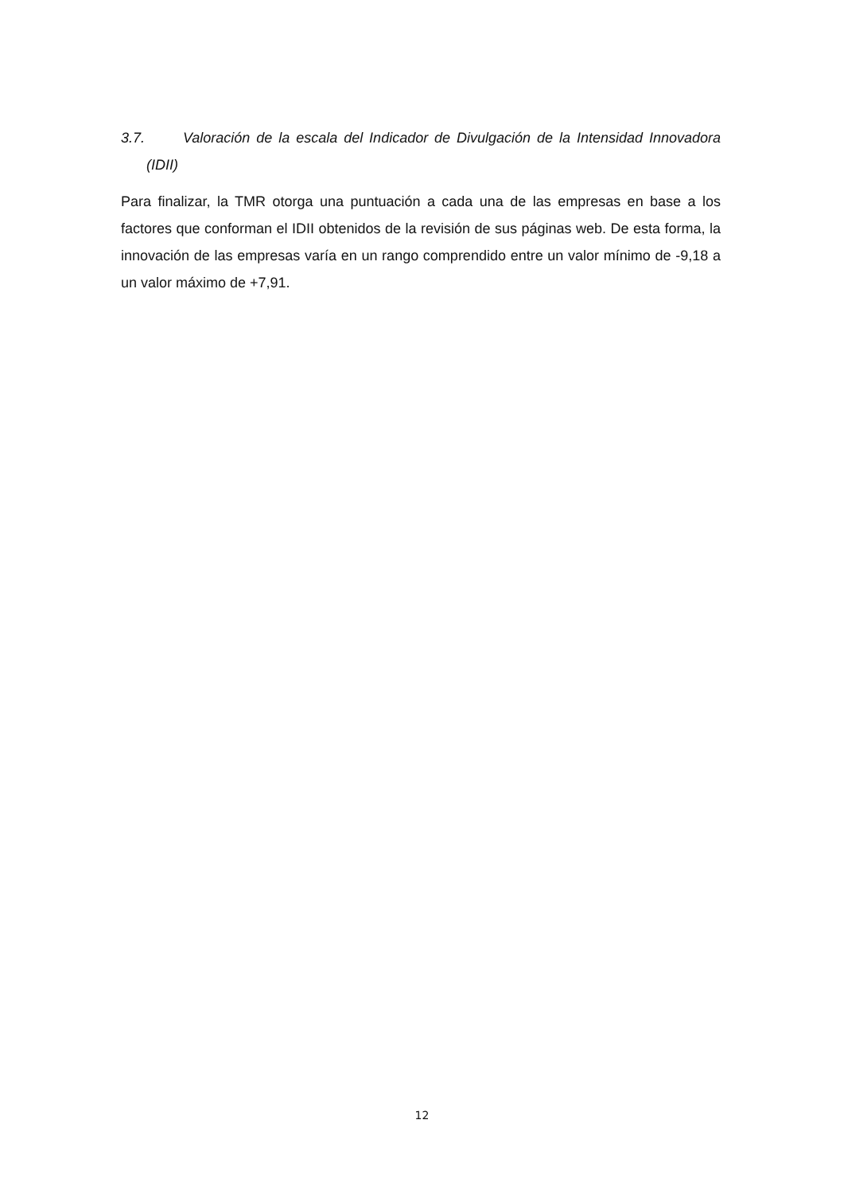3.7. Valoración de la escala del Indicador de Divulgación de la Intensidad Innovadora (IDII)
Para finalizar, la TMR otorga una puntuación a cada una de las empresas en base a los factores que conforman el IDII obtenidos de la revisión de sus páginas web. De esta forma, la innovación de las empresas varía en un rango comprendido entre un valor mínimo de -9,18 a un valor máximo de +7,91.
12